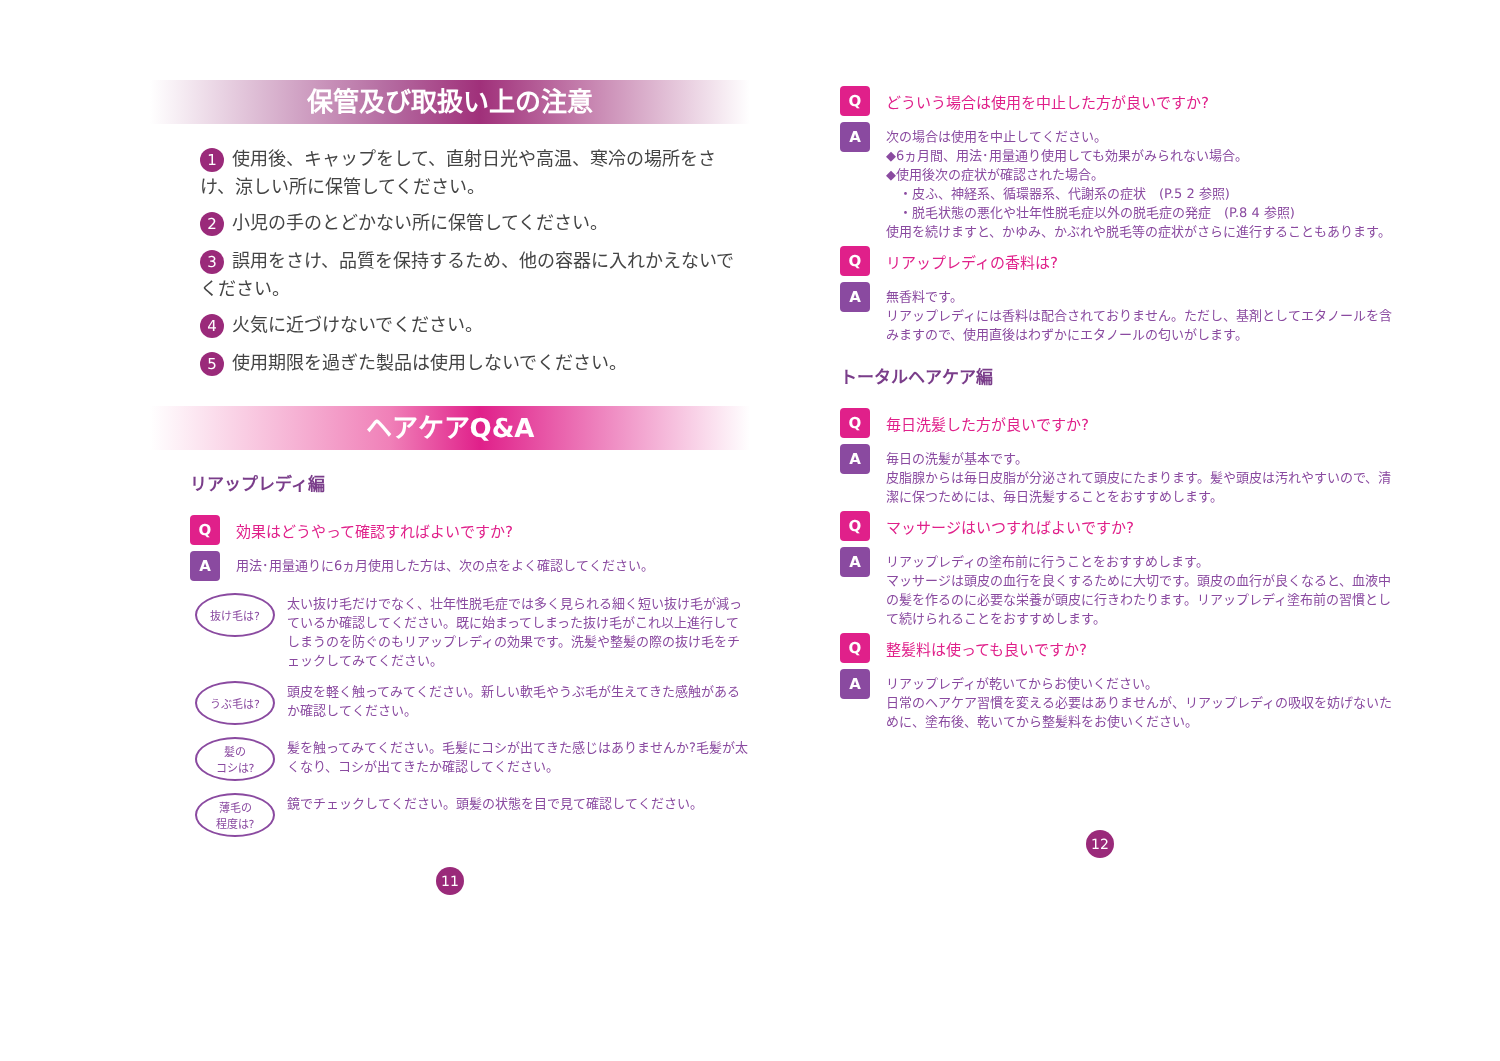保管及び取扱い上の注意
1 使用後、キャップをして、直射日光や高温、寒冷の場所をさけ、涼しい所に保管してください。
2 小児の手のとどかない所に保管してください。
3 誤用をさけ、品質を保持するため、他の容器に入れかえないでください。
4 火気に近づけないでください。
5 使用期限を過ぎた製品は使用しないでください。
ヘアケアQ&A
リアップレディ編
Q効果はどうやって確認すればよいですか?
A
用法･用量通りに6ヵ月使用した方は、次の点をよく確認してください。
抜け毛は?
太い抜け毛だけでなく、壮年性脱毛症では多く見られる細く短い抜け毛が減っているか確認してください。既に始まってしまった抜け毛がこれ以上進行してしまうのを防ぐのもリアップレディの効果です。洗髪や整髪の際の抜け毛をチェックしてみてください。
うぶ毛は?
頭皮を軽く触ってみてください。新しい軟毛やうぶ毛が生えてきた感触があるか確認してください。
髪の
コシは?
髪を触ってみてください。毛髪にコシが出てきた感じはありませんか?毛髪が太くなり、コシが出てきたか確認してください。
薄毛の
程度は?
鏡でチェックしてください。頭髪の状態を目で見て確認してください。
11
Qどういう場合は使用を中止した方が良いですか?
A
次の場合は使用を中止してください。
◆6ヵ月間、用法･用量通り使用しても効果がみられない場合。
◆使用後次の症状が確認された場合。
　・皮ふ、神経系、循環器系、代謝系の症状　(P.5 2 参照)
　・脱毛状態の悪化や壮年性脱毛症以外の脱毛症の発症　(P.8 4 参照)
使用を続けますと、かゆみ、かぶれや脱毛等の症状がさらに進行することもあります。
Qリアップレディの香料は?
A
無香料です。
リアップレディには香料は配合されておりません。ただし、基剤としてエタノールを含みますので、使用直後はわずかにエタノールの匂いがします。
トータルヘアケア編
Q毎日洗髪した方が良いですか?
A
毎日の洗髪が基本です。
皮脂腺からは毎日皮脂が分泌されて頭皮にたまります。髪や頭皮は汚れやすいので、清潔に保つためには、毎日洗髪することをおすすめします。
Qマッサージはいつすればよいですか?
A
リアップレディの塗布前に行うことをおすすめします。
マッサージは頭皮の血行を良くするために大切です。頭皮の血行が良くなると、血液中の髪を作るのに必要な栄養が頭皮に行きわたります。リアップレディ塗布前の習慣として続けられることをおすすめします。
Q整髪料は使っても良いですか?
A
リアップレディが乾いてからお使いください。
日常のヘアケア習慣を変える必要はありませんが、リアップレディの吸収を妨げないために、塗布後、乾いてから整髪料をお使いください。
12